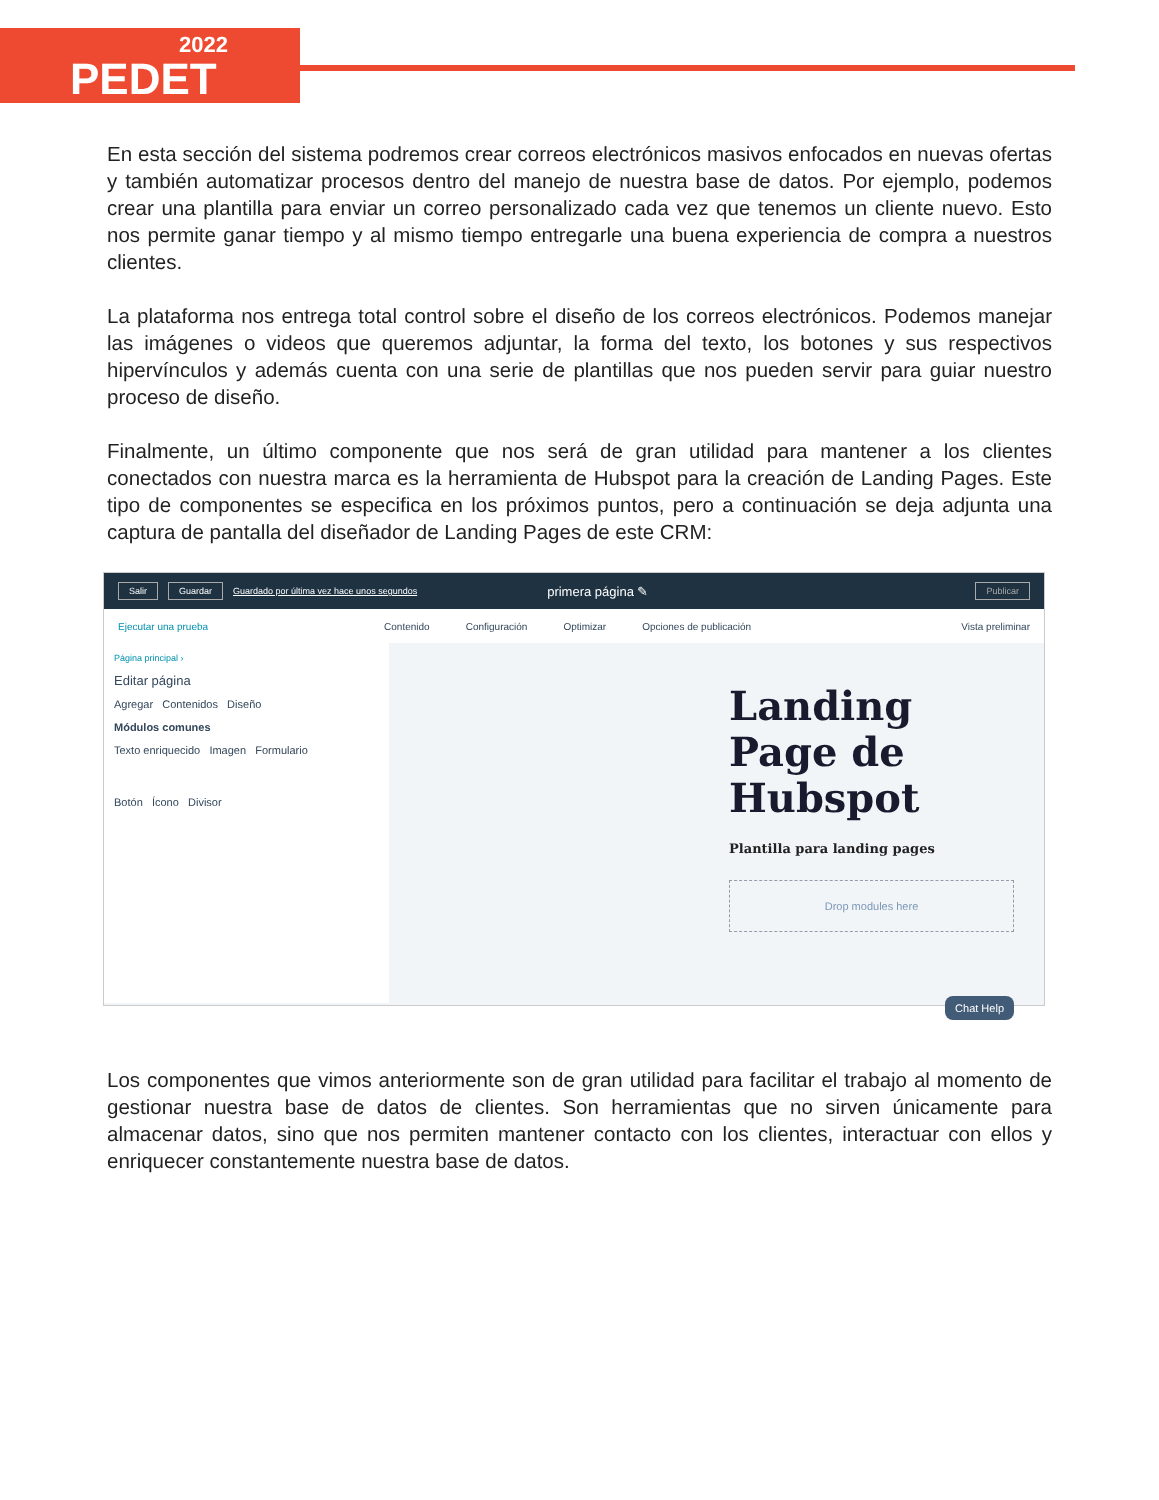2022
PEDET
En esta sección del sistema podremos crear correos electrónicos masivos enfocados en nuevas ofertas y también automatizar procesos dentro del manejo de nuestra base de datos. Por ejemplo, podemos crear una plantilla para enviar un correo personalizado cada vez que tenemos un cliente nuevo. Esto nos permite ganar tiempo y al mismo tiempo entregarle una buena experiencia de compra a nuestros clientes.
La plataforma nos entrega total control sobre el diseño de los correos electrónicos. Podemos manejar las imágenes o videos que queremos adjuntar, la forma del texto, los botones y sus respectivos hipervínculos y además cuenta con una serie de plantillas que nos pueden servir para guiar nuestro proceso de diseño.
Finalmente, un último componente que nos será de gran utilidad para mantener a los clientes conectados con nuestra marca es la herramienta de Hubspot para la creación de Landing Pages. Este tipo de componentes se especifica en los próximos puntos, pero a continuación se deja adjunta una captura de pantalla del diseñador de Landing Pages de este CRM:
Salir Guardar Guardado por última vez hace unos segundos primera página ✎ Publicar
Ejecutar una prueba Contenido Configuración Optimizar Opciones de publicación Vista preliminar
Página principal ›
Editar página
Agregar Contenidos Diseño
Módulos comunes
Texto enriquecido Imagen Formulario
Botón Ícono Divisor
Landing Page de Hubspot
Plantilla para landing pages
Drop modules here
Chat Help
Los componentes que vimos anteriormente son de gran utilidad para facilitar el trabajo al momento de gestionar nuestra base de datos de clientes. Son herramientas que no sirven únicamente para almacenar datos, sino que nos permiten mantener contacto con los clientes, interactuar con ellos y enriquecer constantemente nuestra base de datos.